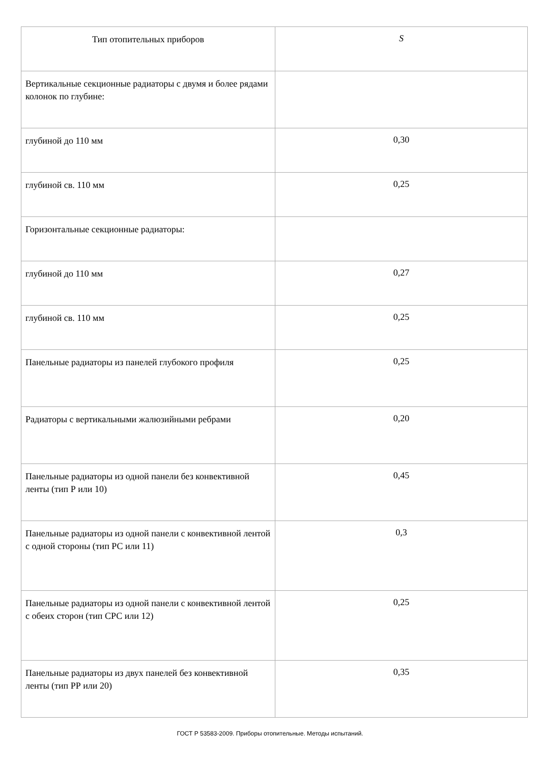| Тип отопительных приборов | S |
| Вертикальные секционные радиаторы с двумя и более рядами колонок по глубине: | |
| глубиной до 110 мм | 0,30 |
| глубиной св. 110 мм | 0,25 |
| Горизонтальные секционные радиаторы: | |
| глубиной до 110 мм | 0,27 |
| глубиной св. 110 мм | 0,25 |
| Панельные радиаторы из панелей глубокого профиля | 0,25 |
| Радиаторы с вертикальными жалюзийными ребрами | 0,20 |
| Панельные радиаторы из одной панели без конвективной ленты (тип Р или 10) | 0,45 |
| Панельные радиаторы из одной панели с конвективной лентой с одной стороны (тип РС или 11) | 0,3 |
| Панельные радиаторы из одной панели с конвективной лентой с обеих сторон (тип СРС или 12) | 0,25 |
| Панельные радиаторы из двух панелей без конвективной ленты (тип РР или 20) | 0,35 |
ГОСТ Р 53583-2009. Приборы отопительные. Методы испытаний.